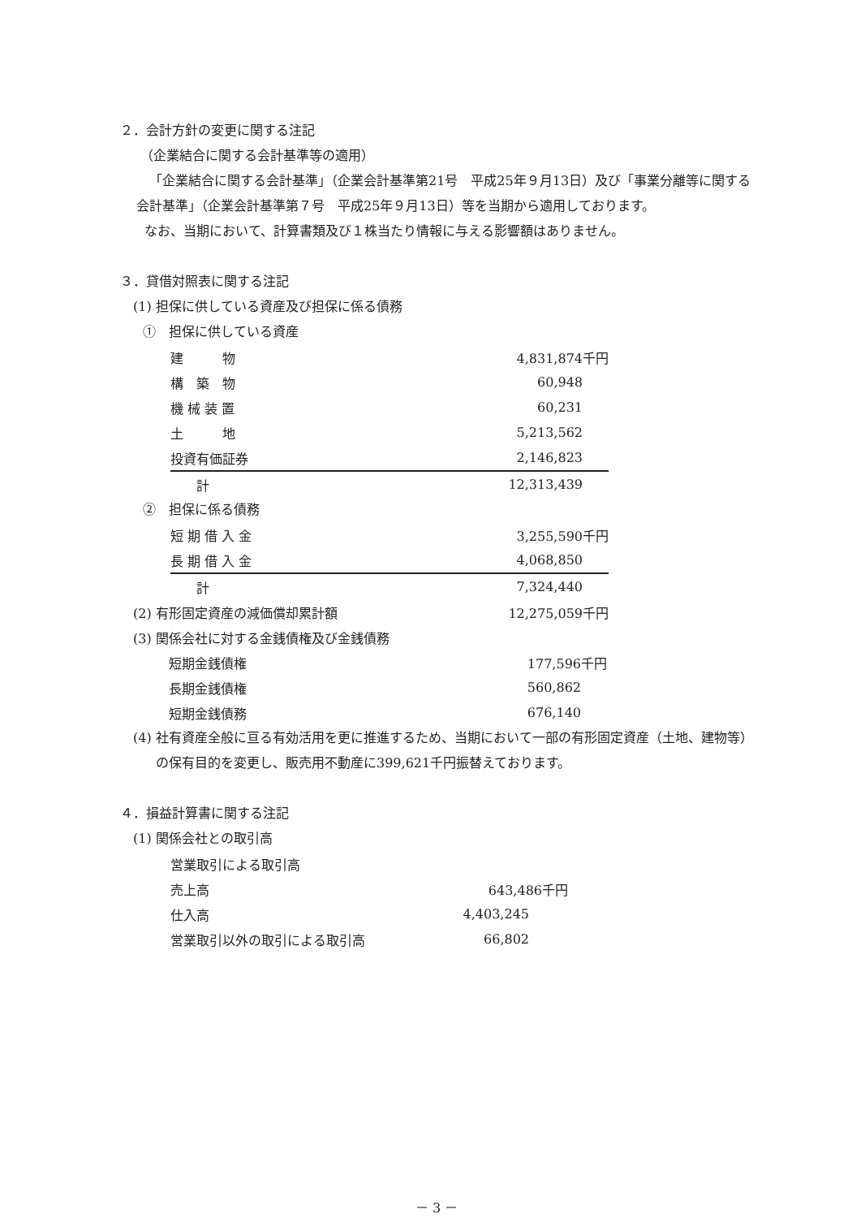２．会計方針の変更に関する注記
（企業結合に関する会計基準等の適用）
「企業結合に関する会計基準」（企業会計基準第21号　平成25年９月13日）及び「事業分離等に関する会計基準」（企業会計基準第７号　平成25年９月13日）等を当期から適用しております。
なお、当期において、計算書類及び１株当たり情報に与える影響額はありません。
３．貸借対照表に関する注記
(1) 担保に供している資産及び担保に係る債務
①　担保に供している資産
| 建 物 | 4,831,874千円 |
| 構 築 物 | 60,948 |
| 機 械 装 置 | 60,231 |
| 土 地 | 5,213,562 |
| 投資有価証券 | 2,146,823 |
| 計 | 12,313,439 |
②　担保に係る債務
| 短 期 借 入 金 | 3,255,590千円 |
| 長 期 借 入 金 | 4,068,850 |
| 計 | 7,324,440 |
| (2) 有形固定資産の減価償却累計額 | 12,275,059千円 |
| (3) 関係会社に対する金銭債権及び金銭債務 | |
| 短期金銭債権 | 177,596千円 |
| 長期金銭債権 | 560,862 |
| 短期金銭債務 | 676,140 |
(4) 社有資産全般に亘る有効活用を更に推進するため、当期において一部の有形固定資産（土地、建物等）の保有目的を変更し、販売用不動産に399,621千円振替えております。
４．損益計算書に関する注記
(1) 関係会社との取引高
| 営業取引による取引高 | |
| 売上高 | 643,486千円 |
| 仕入高 | 4,403,245 |
| 営業取引以外の取引による取引高 | 66,802 |
－ 3 －